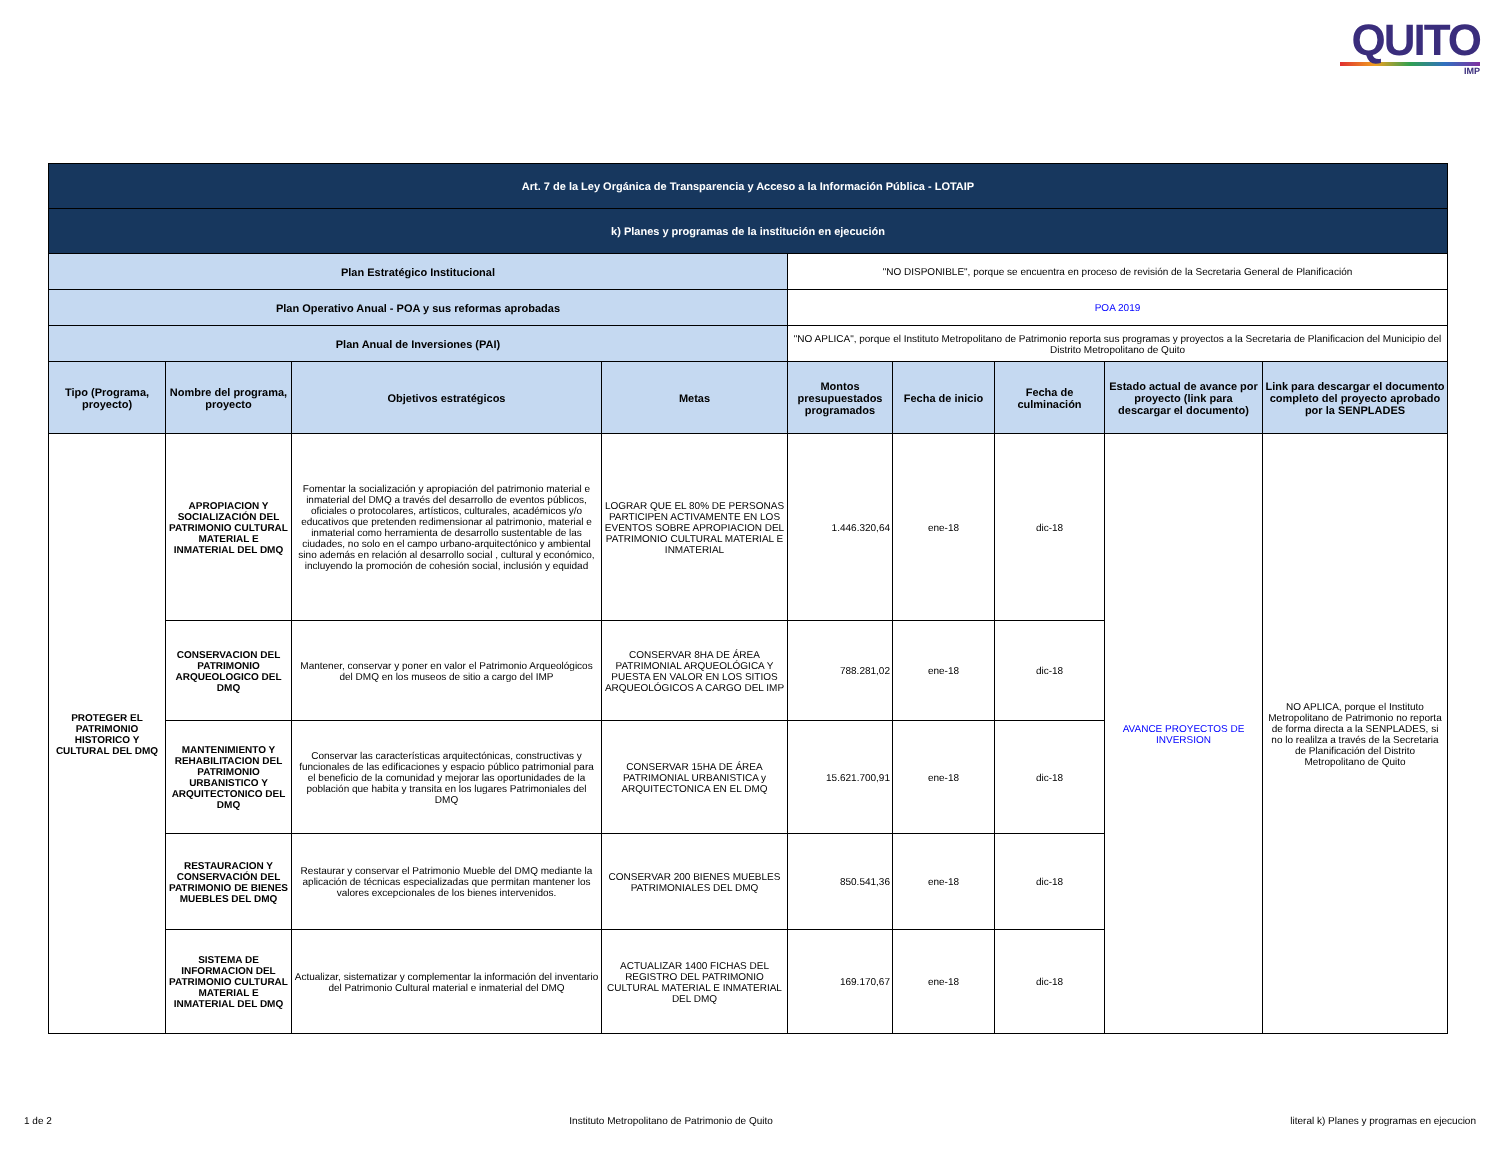QUITO
IMP
| Art. 7 de la Ley Orgánica de Transparencia y Acceso a la Información Pública - LOTAIP | | | | | | | | |
| k) Planes y programas de la institución en ejecución | | | | | | | | |
| Plan Estratégico Institucional | | | | "NO DISPONIBLE", porque se encuentra en proceso de revisión de la Secretaria General de Planificación | | | | |
| Plan Operativo Anual - POA y sus reformas aprobadas | | | | POA 2019 | | | | |
| Plan Anual de Inversiones (PAI) | | | | "NO APLICA", porque el Instituto Metropolitano de Patrimonio reporta sus programas y proyectos a la Secretaria de Planificacion del Municipio del Distrito Metropolitano de Quito | | | | |
| Tipo (Programa, proyecto) | Nombre del programa, proyecto | Objetivos estratégicos | Metas | Montos presupuestados programados | Fecha de inicio | Fecha de culminación | Estado actual de avance por proyecto (link para descargar el documento) | Link para descargar el documento completo del proyecto aprobado por la SENPLADES |
| PROTEGER EL PATRIMONIO HISTORICO Y CULTURAL DEL DMQ | APROPIACION Y SOCIALIZACIÓN DEL PATRIMONIO CULTURAL MATERIAL E INMATERIAL DEL DMQ | Fomentar la socialización y apropiación del patrimonio material e inmaterial del DMQ a través del desarrollo de eventos públicos, oficiales o protocolares, artísticos, culturales, académicos y/o educativos que pretenden redimensionar al patrimonio, material e inmaterial como herramienta de desarrollo sustentable de las ciudades, no solo en el campo urbano-arquitectónico y ambiental sino además en relación al desarrollo social , cultural y económico, incluyendo la promoción de cohesión social, inclusión y equidad | LOGRAR QUE EL 80% DE PERSONAS PARTICIPEN ACTIVAMENTE EN LOS EVENTOS SOBRE APROPIACION DEL PATRIMONIO CULTURAL MATERIAL E INMATERIAL | 1.446.320,64 | ene-18 | dic-18 | AVANCE PROYECTOS DE INVERSION | NO APLICA, porque el Instituto Metropolitano de Patrimonio no reporta de forma directa a la SENPLADES, si no lo realilza a través de la Secretaria de Planificación del Distrito Metropolitano de Quito |
| | CONSERVACION DEL PATRIMONIO ARQUEOLOGICO DEL DMQ | Mantener, conservar y poner en valor el Patrimonio Arqueológicos del DMQ en los museos de sitio a cargo del IMP | CONSERVAR 8HA DE ÁREA PATRIMONIAL ARQUEOLÓGICA Y PUESTA EN VALOR EN LOS SITIOS ARQUEOLÓGICOS A CARGO DEL IMP | 788.281,02 | ene-18 | dic-18 | | |
| | MANTENIMIENTO Y REHABILITACION DEL PATRIMONIO URBANISTICO Y ARQUITECTONICO DEL DMQ | Conservar las características arquitectónicas, constructivas y funcionales de las edificaciones y espacio público patrimonial para el beneficio de la comunidad y mejorar las oportunidades de la población que habita y transita en los lugares Patrimoniales del DMQ | CONSERVAR 15HA DE ÁREA PATRIMONIAL URBANISTICA y ARQUITECTONICA EN EL DMQ | 15.621.700,91 | ene-18 | dic-18 | | |
| | RESTAURACION Y CONSERVACIÓN DEL PATRIMONIO DE BIENES MUEBLES DEL DMQ | Restaurar y conservar el Patrimonio Mueble del DMQ mediante la aplicación de técnicas especializadas que permitan mantener los valores excepcionales de los bienes intervenidos. | CONSERVAR 200 BIENES MUEBLES PATRIMONIALES DEL DMQ | 850.541,36 | ene-18 | dic-18 | | |
| | SISTEMA DE INFORMACION DEL PATRIMONIO CULTURAL MATERIAL E INMATERIAL DEL DMQ | Actualizar, sistematizar y complementar la información del inventario del Patrimonio Cultural material e inmaterial del DMQ | ACTUALIZAR 1400 FICHAS DEL REGISTRO DEL PATRIMONIO CULTURAL MATERIAL E INMATERIAL DEL DMQ | 169.170,67 | ene-18 | dic-18 | | |
1 de 2 Instituto Metropolitano de Patrimonio de Quito literal k) Planes y programas en ejecucion